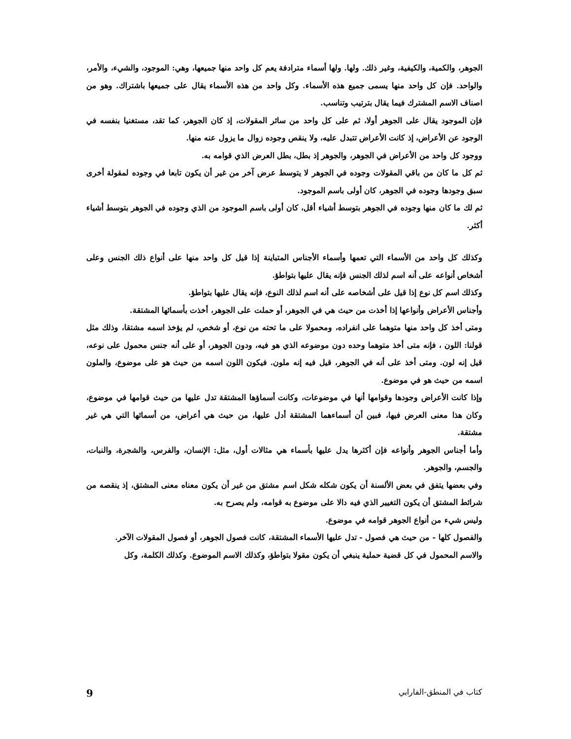الجوهر، والكمية، والكيفية، وغير ذلك. ولها. ولها أسماء مترادفة يعم كل واحد منها جميعها، وهي: الموجود، والشيء، والأمر، والواحد. فإن كل واحد منها يسمى جميع هذه الأسماء. وكل واحد من هذه الأسماء يقال على جميعها باشتراك. وهو من اصناف الاسم المشترك فيما يقال بترتيب وتناسب.
فإن الموجود يقال على الجوهر أولا، ثم على كل واحد من سائر المقولات، إذ كان الجوهر، كما تقد، مستغنيا بنفسه في الوجود عن الأعراض، إذ كانت الأعراض تتبدل عليه، ولا ينقص وجوده زوال ما يزول عنه منها.
ووجود كل واحد من الأعراض في الجوهر، والجوهر إذ بطل، بطل العرض الذي قوامه به.
ثم كل ما كان من باقي المقولات وجوده في الجوهر لا يتوسط عرض آخر من غير أن يكون تابعا في وجوده لمقولة أخرى سبق وجودها وجوده في الجوهر، كان أولى باسم الموجود.
ثم لك ما كان منها وجوده في الجوهر بتوسط أشياء أقل، كان أولى باسم الموجود من الذي وجوده في الجوهر بتوسط أشياء أكثر.
وكذلك كل واحد من الأسماء التي تعمها وأسماء الأجناس المتباينة إذا قيل كل واحد منها على أنواع ذلك الجنس وعلى أشخاص أنواعه على أنه اسم لذلك الجنس فإنه يقال عليها بتواطؤ.
وكذلك اسم كل نوع إذا قيل على أشخاصه على أنه اسم لذلك النوع، فإنه يقال عليها بتواطؤ.
وأجناس الأعراض وأنواعها إذا أخذت من حيث هي في الجوهر، أو حملت على الجوهر، أخذت بأسمائها المشتقة.
ومتى أخذ كل واحد منها متوهما على انفراده، ومحمولا على ما تحته من نوع، أو شخص، لم يؤخذ اسمه مشتقا، وذلك مثل قولنا: اللون ، فإنه متى أخذ متوهما وحده دون موضوعه الذي هو فيه، ودون الجوهر، أو على أنه جنس محمول على نوعه، قيل إنه لون. ومتى أخذ على أنه في الجوهر، قيل فيه إنه ملون. فيكون اللون اسمه من حيث هو على موضوع، والملون اسمه من حيث هو في موضوع.
وإذا كانت الأعراض وجودها وقوامها أنها في موضوعات، وكانت أسماؤها المشتقة تدل عليها من حيث قوامها في موضوع، وكان هذا معنى العرض فيها، فبين أن أسماءهما المشتقة أدل عليها، من حيث هي أعراض، من أسمائها التي هي غير مشتقة.
وأما أجناس الجوهر وأنواعه فإن أكثرها يدل عليها بأسماء هي مثالات أول، مثل: الإنسان، والفرس، والشجرة، والنبات، والجسم، والجوهر.
وفي بعضها يتفق في بعض الألسنة أن يكون شكله شكل اسم مشتق من غير أن يكون معناه معنى المشتق، إذ ينقصه من شرائط المشتق أن يكون التغيير الذي فيه دالا على موضوع به قوامه، ولم يصرح به.
وليس شيء من أنواع الجوهر قوامه في موضوع.
والفصول كلها - من حيث هي فصول - تدل عليها الأسماء المشتقة، كانت فصول الجوهر، أو فصول المقولات الآخر.
والاسم المحمول في كل قضية حملية ينبغي أن يكون مقولا بتواطؤ، وكذلك الاسم الموضوع. وكذلك الكلمة، وكل
كتاب في المنطق-الفارابي 9